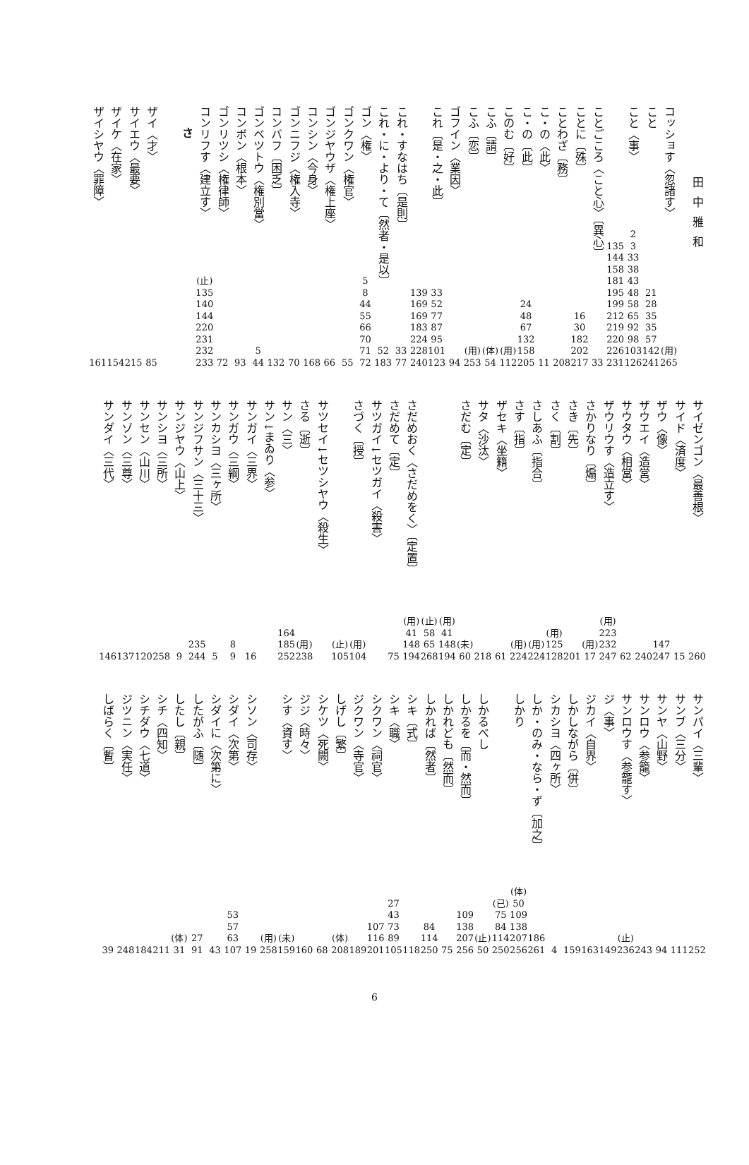田中雅和
コッショす〈忽諸す〉
(用)
265
こと
21
28
35
35
57
142
241
こと〈事〉
2
3
33
38
43
48
58
65
92
98
103
126
135
144
158
181
195
199
212
219
220
226
231
ことごころ〈こと心〉〔異心〕
33
ことに〔殊〕
16
30
182
202
217
ことわざ〔務〕
208
こ・の〈此〉
11
こ・の〔此〕
24
48
67
132
158
205
このむ〔好〕
(用)
112
こふ〔請〕
(体)
54
こふ〔恋〕
(用)
253
ゴフイン〈業因〉
94
これ〔是・之・此〕
33
52
77
87
95
101
123
139
169
169
183
224
228
240
これ・すなはち〔是則〕
33
77
これ・に・より・て〔然者・是以〕
52
183
ゴン〈権〉
5
8
44
55
66
70
71
72
ゴンクワン〈権官〉
55
ゴンジヤウザ〈権上座〉
66
コンシン〈今身〉
168
ゴンニフジ〈権入寺〉
70
コンバフ〔困乏〕
132
ゴンベツトウ〈権別當〉
5
44
コンボン〈根本〉
93
ゴンリツシ〈権律師〉
72
コンリフす〈建立す〉
(止)
135
140
144
220
231
232
233
さ
ザイ〈才〉
85
サイエウ〈最要〉
215
ザイケ〈在家〉
154
ザイシヤウ〈罪障〉
161
サイゼンゴン〈最善根〉
260
サイド〈済度〉
15
ザウ〈像〉
147
247
ザウエイ〈造営〉
240
サウタウ〈相當〉
62
ザウリウす〈造立す〉
(用)
223
232
247
さかりなり〔煽〕
(用)
17
さき〔先〕
201
さく〔割〕
(用)
125
128
さしあふ〔指合〕
(用)
224
さす〔指〕
(用)
224
ザセキ〈坐籍〉
61
サタ〈沙汰〉
218
さだむ〔定〕
(未)
60
(用)
41
148
194
(止)
58
65
268
さだめおく〈さだめをく〉〔定置〕
(用)
41
148
194
さだめて〔定〕
75
サツガイ↓セツガイ〈殺害〉
さづく〔授〕
(用)
104
(止)
105
サツセイ↓セツシヤウ〈殺生〉
さる〔逝〕
(用)
238
サン〈三〉
164
185
252
サン↓まゐり〈参〉
サンガイ〈三界〉
16
サンガウ〈三綱〉
8
9
サンカシヨ〈三ヶ所〉
5
サンジフサン〈三十三〉
235
244
サンジヤウ〈山上〉
9
サンシヨ〈三所〉
258
サンセン〈山川〉
120
サンゾン〈三尊〉
137
サンダイ〈三代〉
146
サンパイ〈三輩〉
252
サンブ〈三分〉
111
サンヤ〈山野〉
94
サンロウ〈参籠〉
243
サンロウす〈参籠す〉
(止)
236
ジ〈事〉
149
ジカイ〈自界〉
163
しかしながら〔併〕
159
シカシヨ〈四ヶ所〉
4
しか・のみ・なら・ず〔加之〕
186
261
しかり
(体)
50
109
138
207
256
(已)
75
84
114
250
しかるべし
(止)
50
しかるを〔而・然而〕
109
138
207
256
しかれども〔然而〕
75
しかれば〔然者〕
84
114
250
シキ〔式〕
118
シキ〈職〉
27
43
73
89
105
シクワン〈祠官〉
107
116
201
ジクワン〈寺官〉
189
しげし〔繁〕
(体)
208
シケツ〈死闕〉
68
ジジ〈時々〉
160
シす〈資す〉
(未)
159
(用)
258
シソン〈司存〉
19
シダイ〈次第〉
53
57
63
107
シダイに〈次第に〉
43
したがふ〔随〕
27
91
したし〔親〕
(体)
31
シチ〈四知〉
211
シチダウ〈七道〉
184
ジツニン〈実任〉
248
しばらく〔暫〕
39
6